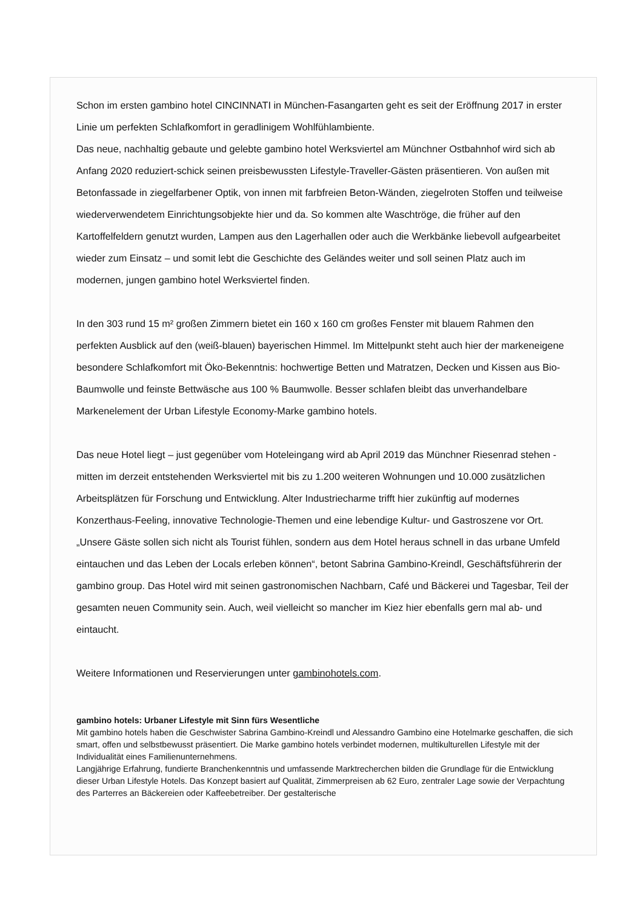Schon im ersten gambino hotel CINCINNATI in München-Fasangarten geht es seit der Eröffnung 2017 in erster Linie um perfekten Schlafkomfort in geradlinigem Wohlfühlambiente.
Das neue, nachhaltig gebaute und gelebte gambino hotel Werksviertel am Münchner Ostbahnhof wird sich ab Anfang 2020 reduziert-schick seinen preisbewussten Lifestyle-Traveller-Gästen präsentieren. Von außen mit Betonfassade in ziegelfarbener Optik, von innen mit farbfreien Beton-Wänden, ziegelroten Stoffen und teilweise wiederverwendetem Einrichtungsobjekte hier und da. So kommen alte Waschtröge, die früher auf den Kartoffelfeldern genutzt wurden, Lampen aus den Lagerhallen oder auch die Werkbänke liebevoll aufgearbeitet wieder zum Einsatz – und somit lebt die Geschichte des Geländes weiter und soll seinen Platz auch im modernen, jungen gambino hotel Werksviertel finden.
In den 303 rund 15 m² großen Zimmern bietet ein 160 x 160 cm großes Fenster mit blauem Rahmen den perfekten Ausblick auf den (weiß-blauen) bayerischen Himmel. Im Mittelpunkt steht auch hier der markeneigene besondere Schlafkomfort mit Öko-Bekenntnis: hochwertige Betten und Matratzen, Decken und Kissen aus Bio-Baumwolle und feinste Bettwäsche aus 100 % Baumwolle. Besser schlafen bleibt das unverhandelbare Markenelement der Urban Lifestyle Economy-Marke gambino hotels.
Das neue Hotel liegt – just gegenüber vom Hoteleingang wird ab April 2019 das Münchner Riesenrad stehen - mitten im derzeit entstehenden Werksviertel mit bis zu 1.200 weiteren Wohnungen und 10.000 zusätzlichen Arbeitsplätzen für Forschung und Entwicklung. Alter Industriecharme trifft hier zukünftig auf modernes Konzerthaus-Feeling, innovative Technologie-Themen und eine lebendige Kultur- und Gastroszene vor Ort. „Unsere Gäste sollen sich nicht als Tourist fühlen, sondern aus dem Hotel heraus schnell in das urbane Umfeld eintauchen und das Leben der Locals erleben können“, betont Sabrina Gambino-Kreindl, Geschäftsführerin der gambino group. Das Hotel wird mit seinen gastronomischen Nachbarn, Café und Bäckerei und Tagesbar, Teil der gesamten neuen Community sein. Auch, weil vielleicht so mancher im Kiez hier ebenfalls gern mal ab- und eintaucht.
Weitere Informationen und Reservierungen unter gambinohotels.com.
gambino hotels: Urbaner Lifestyle mit Sinn fürs Wesentliche
Mit gambino hotels haben die Geschwister Sabrina Gambino-Kreindl und Alessandro Gambino eine Hotelmarke geschaffen, die sich smart, offen und selbstbewusst präsentiert. Die Marke gambino hotels verbindet modernen, multikulturellen Lifestyle mit der Individualität eines Familienunternehmens.
Langjährige Erfahrung, fundierte Branchenkenntnis und umfassende Marktrecherchen bilden die Grundlage für die Entwicklung dieser Urban Lifestyle Hotels. Das Konzept basiert auf Qualität, Zimmerpreisen ab 62 Euro, zentraler Lage sowie der Verpachtung des Parterres an Bäckereien oder Kaffeebetreiber. Der gestalterische